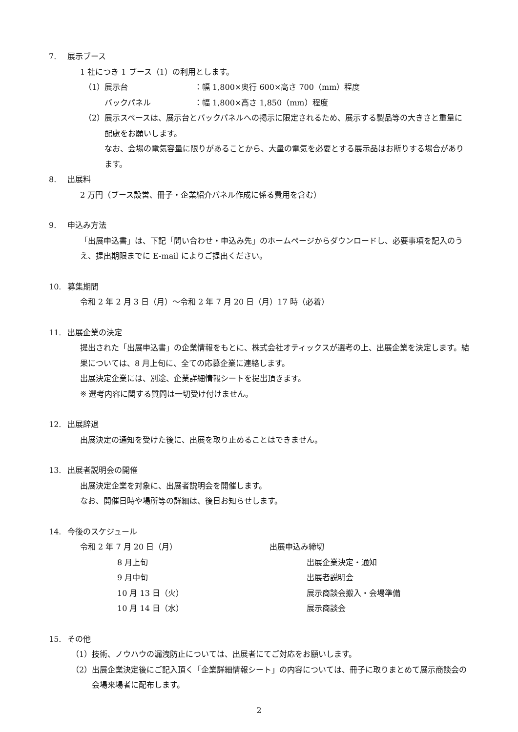7. 展示ブース
1 社につき 1 ブース（1）の利用とします。
（1） 展示台 ：幅 1,800×奥行 600×高さ 700（mm）程度
バックパネル ：幅 1,800×高さ 1,850（mm）程度
（2） 展示スペースは、展示台とバックパネルへの掲示に限定されるため、展示する製品等の大きさと重量に配慮をお願いします。
なお、会場の電気容量に限りがあることから、大量の電気を必要とする展示品はお断りする場合があります。
8. 出展料
2 万円（ブース設営、冊子・企業紹介パネル作成に係る費用を含む）
9. 申込み方法
「出展申込書」は、下記「問い合わせ・申込み先」のホームページからダウンロードし、必要事項を記入のうえ、提出期限までに E-mail によりご提出ください。
10. 募集期間
令和 2 年 2 月 3 日（月）～令和 2 年 7 月 20 日（月）17 時（必着）
11. 出展企業の決定
提出された「出展申込書」の企業情報をもとに、株式会社オティックスが選考の上、出展企業を決定します。結果については、8 月上旬に、全ての応募企業に連絡します。
出展決定企業には、別途、企業詳細情報シートを提出頂きます。
※ 選考内容に関する質問は一切受け付けません。
12. 出展辞退
出展決定の通知を受けた後に、出展を取り止めることはできません。
13. 出展者説明会の開催
出展決定企業を対象に、出展者説明会を開催します。
なお、開催日時や場所等の詳細は、後日お知らせします。
14. 今後のスケジュール
令和 2 年 7 月 20 日（月） 出展申込み締切
8 月上旬 出展企業決定・通知
9 月中旬 出展者説明会
10 月 13 日（火） 展示商談会搬入・会場準備
10 月 14 日（水） 展示商談会
15. その他
（1） 技術、ノウハウの漏洩防止については、出展者にてご対応をお願いします。
（2） 出展企業決定後にご記入頂く「企業詳細情報シート」の内容については、冊子に取りまとめて展示商談会の会場来場者に配布します。
2